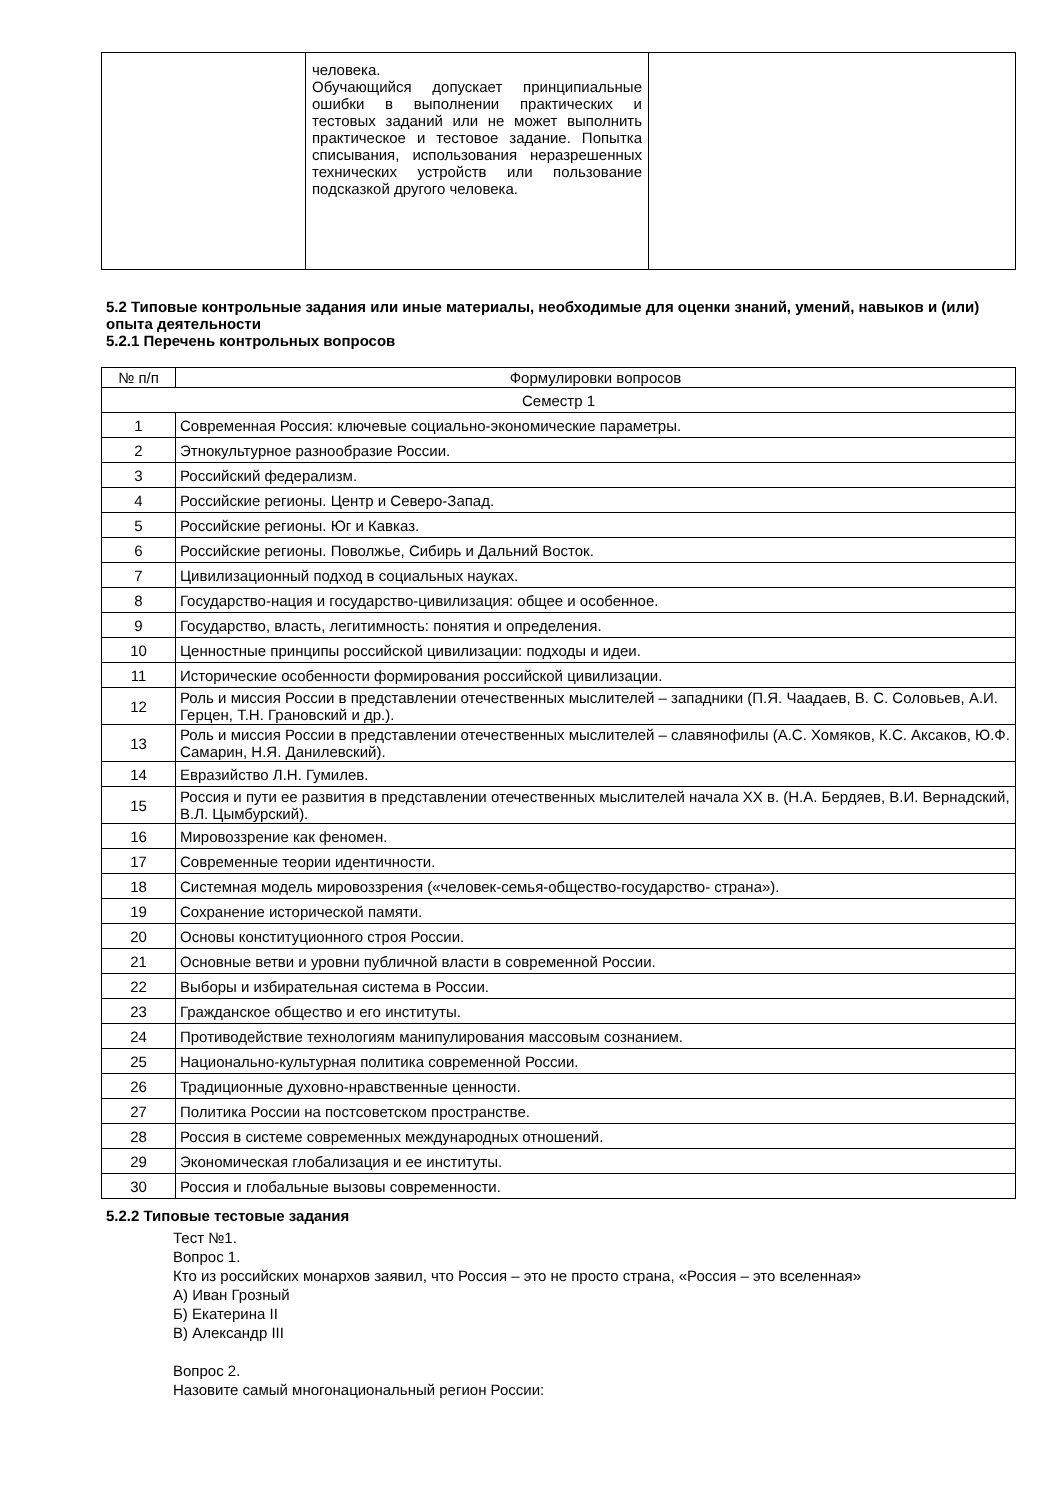| | человека. Обучающийся допускает принципиальные ошибки в выполнении практических и тестовых заданий или не может выполнить практическое и тестовое задание. Попытка списывания, использования неразрешенных технических устройств или пользование подсказкой другого человека. | |
5.2 Типовые контрольные задания или иные материалы, необходимые для оценки знаний, умений, навыков и (или) опыта деятельности
5.2.1 Перечень контрольных вопросов
| № п/п | Формулировки вопросов |
| --- | --- |
| Семестр 1 | |
| 1 | Современная Россия: ключевые социально-экономические параметры. |
| 2 | Этнокультурное разнообразие России. |
| 3 | Российский федерализм. |
| 4 | Российские регионы. Центр и Северо-Запад. |
| 5 | Российские регионы. Юг и Кавказ. |
| 6 | Российские регионы. Поволжье, Сибирь и Дальний Восток. |
| 7 | Цивилизационный подход в социальных науках. |
| 8 | Государство-нация и государство-цивилизация: общее и особенное. |
| 9 | Государство, власть, легитимность: понятия и определения. |
| 10 | Ценностные принципы российской цивилизации: подходы и идеи. |
| 11 | Исторические особенности формирования российской цивилизации. |
| 12 | Роль и миссия России в представлении отечественных мыслителей – западники (П.Я. Чаадаев, В. С. Соловьев, А.И. Герцен, Т.Н. Грановский и др.). |
| 13 | Роль и миссия России в представлении отечественных мыслителей – славянофилы (А.С. Хомяков, К.С. Аксаков, Ю.Ф. Самарин, Н.Я. Данилевский). |
| 14 | Евразийство Л.Н. Гумилев. |
| 15 | Россия и пути ее развития в представлении отечественных мыслителей начала XX в. (Н.А. Бердяев, В.И. Вернадский, В.Л. Цымбурский). |
| 16 | Мировоззрение как феномен. |
| 17 | Современные теории идентичности. |
| 18 | Системная модель мировоззрения («человек-семья-общество-государство- страна»). |
| 19 | Сохранение исторической памяти. |
| 20 | Основы конституционного строя России. |
| 21 | Основные ветви и уровни публичной власти в современной России. |
| 22 | Выборы и избирательная система в России. |
| 23 | Гражданское общество и его институты. |
| 24 | Противодействие технологиям манипулирования массовым сознанием. |
| 25 | Национально-культурная политика современной России. |
| 26 | Традиционные духовно-нравственные ценности. |
| 27 | Политика России на постсоветском пространстве. |
| 28 | Россия в системе современных международных отношений. |
| 29 | Экономическая глобализация и ее институты. |
| 30 | Россия и глобальные вызовы современности. |
5.2.2 Типовые тестовые задания
Тест №1.
Вопрос 1.
Кто из российских монархов заявил, что Россия – это не просто страна, «Россия – это вселенная»
А) Иван Грозный
Б) Екатерина II
В) Александр III
Вопрос 2.
Назовите самый многонациональный регион России: